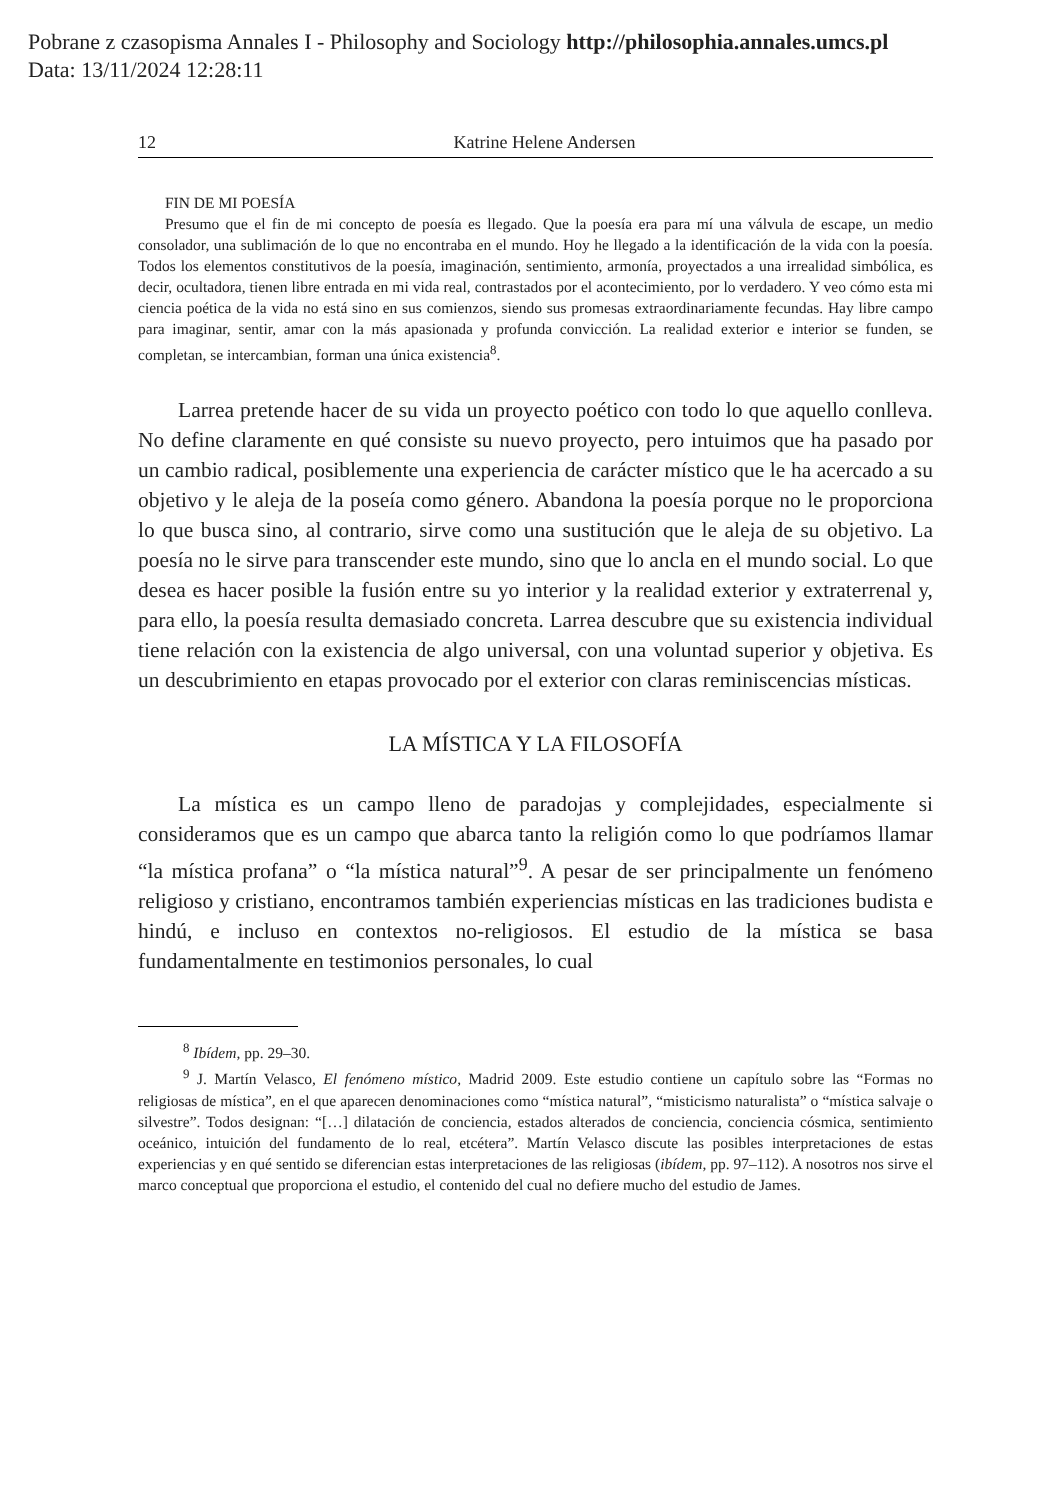Pobrane z czasopisma Annales I - Philosophy and Sociology http://philosophia.annales.umcs.pl
Data: 13/11/2024 12:28:11
12 Katrine Helene Andersen
FIN DE MI POESÍA
Presumo que el fin de mi concepto de poesía es llegado. Que la poesía era para mí una válvula de escape, un medio consolador, una sublimación de lo que no encontraba en el mundo. Hoy he llegado a la identificación de la vida con la poesía. Todos los elementos constitutivos de la poesía, imaginación, sentimiento, armonía, proyectados a una irrealidad simbólica, es decir, ocultadora, tienen libre entrada en mi vida real, contrastados por el acontecimiento, por lo verdadero. Y veo cómo esta mi ciencia poética de la vida no está sino en sus comienzos, siendo sus promesas extraordinariamente fecundas. Hay libre campo para imaginar, sentir, amar con la más apasionada y profunda convicción. La realidad exterior e interior se funden, se completan, se intercambian, forman una única existencia<sup>8</sup>.
Larrea pretende hacer de su vida un proyecto poético con todo lo que aquello conlleva. No define claramente en qué consiste su nuevo proyecto, pero intuimos que ha pasado por un cambio radical, posiblemente una experiencia de carácter místico que le ha acercado a su objetivo y le aleja de la poseía como género. Abandona la poesía porque no le proporciona lo que busca sino, al contrario, sirve como una sustitución que le aleja de su objetivo. La poesía no le sirve para transcender este mundo, sino que lo ancla en el mundo social. Lo que desea es hacer posible la fusión entre su yo interior y la realidad exterior y extraterrenal y, para ello, la poesía resulta demasiado concreta. Larrea descubre que su existencia individual tiene relación con la existencia de algo universal, con una voluntad superior y objetiva. Es un descubrimiento en etapas provocado por el exterior con claras reminiscencias místicas.
LA MÍSTICA Y LA FILOSOFÍA
La mística es un campo lleno de paradojas y complejidades, especialmente si consideramos que es un campo que abarca tanto la religión como lo que podríamos llamar “la mística profana” o “la mística natural”<sup>9</sup>. A pesar de ser principalmente un fenómeno religioso y cristiano, encontramos también experiencias místicas en las tradiciones budista e hindú, e incluso en contextos no-religiosos. El estudio de la mística se basa fundamentalmente en testimonios personales, lo cual
<sup>8</sup> Ibídem, pp. 29–30.
<sup>9</sup> J. Martín Velasco, El fenómeno místico, Madrid 2009. Este estudio contiene un capítulo sobre las “Formas no religiosas de mística”, en el que aparecen denominaciones como “mística natural”, “misticismo naturalista” o “mística salvaje o silvestre”. Todos designan: “[…] dilatación de conciencia, estados alterados de conciencia, conciencia cósmica, sentimiento oceánico, intuición del fundamento de lo real, etcétera”. Martín Velasco discute las posibles interpretaciones de estas experiencias y en qué sentido se diferencian estas interpretaciones de las religiosas (ibídem, pp. 97–112). A nosotros nos sirve el marco conceptual que proporciona el estudio, el contenido del cual no defiere mucho del estudio de James.